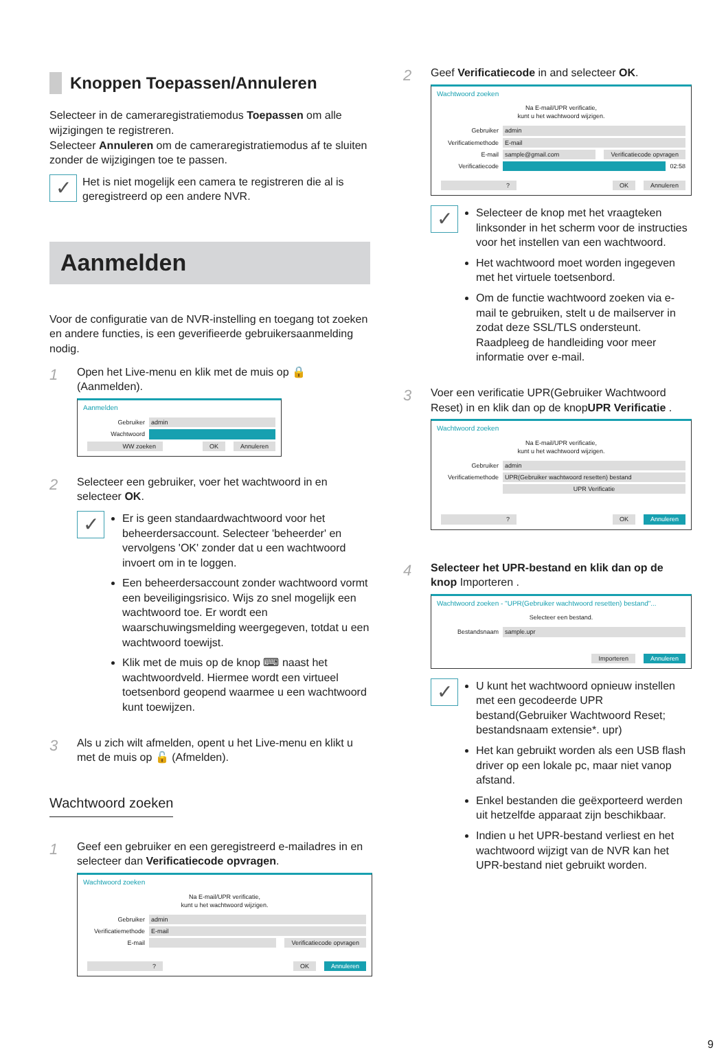Knoppen Toepassen/Annuleren
Selecteer in de cameraregistratiemodus Toepassen om alle wijzigingen te registreren.
Selecteer Annuleren om de cameraregistratiemodus af te sluiten zonder de wijzigingen toe te passen.
✓
Het is niet mogelijk een camera te registreren die al is geregistreerd op een andere NVR.
Aanmelden
Voor de configuratie van de NVR-instelling en toegang tot zoeken en andere functies, is een geverifieerde gebruikersaanmelding nodig.
1
Open het Live-menu en klik met de muis op 🔒 (Aanmelden).
Aanmelden
Gebruiker admin
Wachtwoord
WW zoeken OK Annuleren
2
Selecteer een gebruiker, voer het wachtwoord in en selecteer OK.
✓
Er is geen standaardwachtwoord voor het beheerdersaccount. Selecteer 'beheerder' en vervolgens 'OK' zonder dat u een wachtwoord invoert om in te loggen.
Een beheerdersaccount zonder wachtwoord vormt een beveiligingsrisico. Wijs zo snel mogelijk een wachtwoord toe. Er wordt een waarschuwingsmelding weergegeven, totdat u een wachtwoord toewijst.
Klik met de muis op de knop ⌨ naast het wachtwoordveld. Hiermee wordt een virtueel toetsenbord geopend waarmee u een wachtwoord kunt toewijzen.
3
Als u zich wilt afmelden, opent u het Live-menu en klikt u met de muis op 🔓 (Afmelden).
Wachtwoord zoeken
1
Geef een gebruiker en een geregistreerd e-mailadres in en selecteer dan Verificatiecode opvragen.
Wachtwoord zoeken
Na E-mail/UPR verificatie,
kunt u het wachtwoord wijzigen.
Gebruiker admin
Verificatiemethode E-mail
E-mail Verificatiecode opvragen
? OK Annuleren
2
Geef Verificatiecode in and selecteer OK.
Wachtwoord zoeken
Na E-mail/UPR verificatie,
kunt u het wachtwoord wijzigen.
Gebruiker admin
Verificatiemethode E-mail
E-mail sample@gmail.com Verificatiecode opvragen
Verificatiecode 02:58
? OK Annuleren
✓
Selecteer de knop met het vraagteken linksonder in het scherm voor de instructies voor het instellen van een wachtwoord.
Het wachtwoord moet worden ingegeven met het virtuele toetsenbord.
Om de functie wachtwoord zoeken via e-mail te gebruiken, stelt u de mailserver in zodat deze SSL/TLS ondersteunt. Raadpleeg de handleiding voor meer informatie over e-mail.
3
Voer een verificatie UPR(Gebruiker Wachtwoord Reset) in en klik dan op de knopUPR Verificatie .
Wachtwoord zoeken
Na E-mail/UPR verificatie,
kunt u het wachtwoord wijzigen.
Gebruiker admin
Verificatiemethode UPR(Gebruiker wachtwoord resetten) bestand
UPR Verificatie
? OK Annuleren
4
Selecteer het UPR-bestand en klik dan op de knop Importeren .
Wachtwoord zoeken - "UPR(Gebruiker wachtwoord resetten) bestand"...
Selecteer een bestand.
Bestandsnaam sample.upr
Importeren Annuleren
✓
U kunt het wachtwoord opnieuw instellen met een gecodeerde UPR bestand(Gebruiker Wachtwoord Reset; bestandsnaam extensie*. upr)
Het kan gebruikt worden als een USB flash driver op een lokale pc, maar niet vanop afstand.
Enkel bestanden die geëxporteerd werden uit hetzelfde apparaat zijn beschikbaar.
Indien u het UPR-bestand verliest en het wachtwoord wijzigt van de NVR kan het UPR-bestand niet gebruikt worden.
9